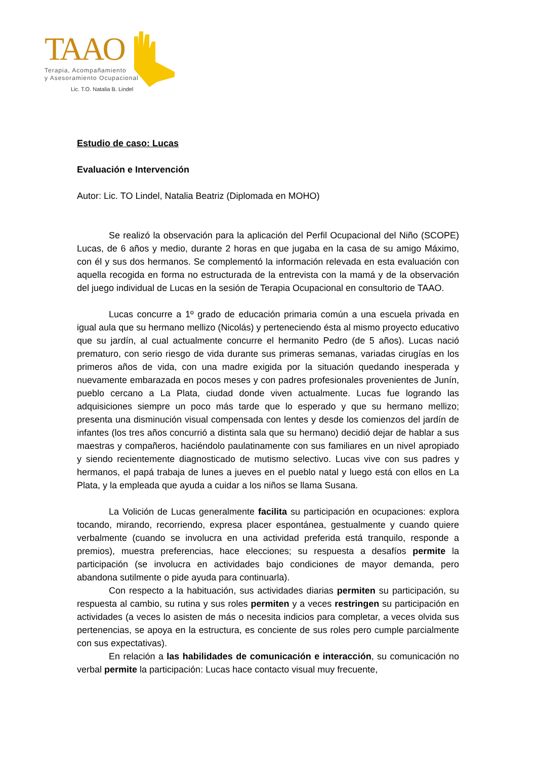TAAO
Terapia, Acompañamiento
y Asesoramiento Ocupacional
Lic. T.O. Natalia B. Lindel
Estudio de caso: Lucas
Evaluación e Intervención
Autor: Lic. TO Lindel, Natalia Beatriz (Diplomada en MOHO)
Se realizó la observación para la aplicación del Perfil Ocupacional del Niño (SCOPE) Lucas, de 6 años y medio, durante 2 horas en que jugaba en la casa de su amigo Máximo, con él y sus dos hermanos. Se complementó la información relevada en esta evaluación con aquella recogida en forma no estructurada de la entrevista con la mamá y de la observación del juego individual de Lucas en la sesión de Terapia Ocupacional en consultorio de TAAO.
Lucas concurre a 1º grado de educación primaria común a una escuela privada en igual aula que su hermano mellizo (Nicolás) y perteneciendo ésta al mismo proyecto educativo que su jardín, al cual actualmente concurre el hermanito Pedro (de 5 años). Lucas nació prematuro, con serio riesgo de vida durante sus primeras semanas, variadas cirugías en los primeros años de vida, con una madre exigida por la situación quedando inesperada y nuevamente embarazada en pocos meses y con padres profesionales provenientes de Junín, pueblo cercano a La Plata, ciudad donde viven actualmente. Lucas fue logrando las adquisiciones siempre un poco más tarde que lo esperado y que su hermano mellizo; presenta una disminución visual compensada con lentes y desde los comienzos del jardín de infantes (los tres años concurrió a distinta sala que su hermano) decidió dejar de hablar a sus maestras y compañeros, haciéndolo paulatinamente con sus familiares en un nivel apropiado y siendo recientemente diagnosticado de mutismo selectivo. Lucas vive con sus padres y hermanos, el papá trabaja de lunes a jueves en el pueblo natal y luego está con ellos en La Plata, y la empleada que ayuda a cuidar a los niños se llama Susana.
La Volición de Lucas generalmente facilita su participación en ocupaciones: explora tocando, mirando, recorriendo, expresa placer espontánea, gestualmente y cuando quiere verbalmente (cuando se involucra en una actividad preferida está tranquilo, responde a premios), muestra preferencias, hace elecciones; su respuesta a desafíos permite la participación (se involucra en actividades bajo condiciones de mayor demanda, pero abandona sutilmente o pide ayuda para continuarla).
Con respecto a la habituación, sus actividades diarias permiten su participación, su respuesta al cambio, su rutina y sus roles permiten y a veces restringen su participación en actividades (a veces lo asisten de más o necesita indicios para completar, a veces olvida sus pertenencias, se apoya en la estructura, es conciente de sus roles pero cumple parcialmente con sus expectativas).
En relación a las habilidades de comunicación e interacción, su comunicación no verbal permite la participación: Lucas hace contacto visual muy frecuente,